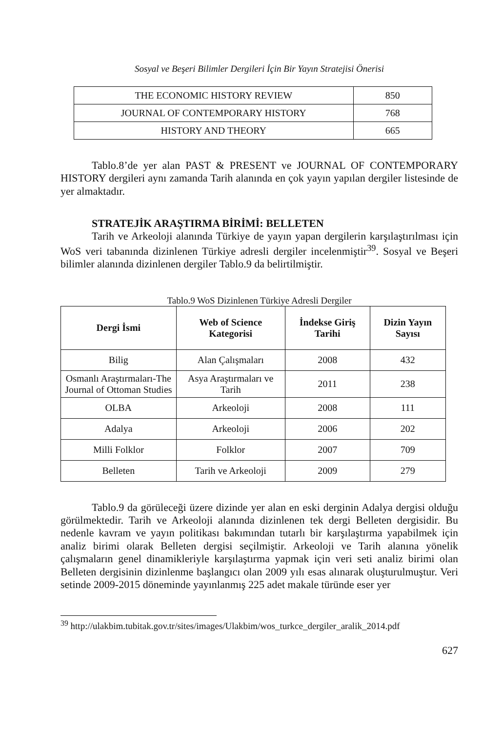Sosyal ve Beşeri Bilimler Dergileri İçin Bir Yayın Stratejisi Önerisi
| THE ECONOMIC HISTORY REVIEW | 850 |
| JOURNAL OF CONTEMPORARY HISTORY | 768 |
| HISTORY AND THEORY | 665 |
Tablo.8’de yer alan PAST & PRESENT ve JOURNAL OF CONTEMPORARY HISTORY dergileri aynı zamanda Tarih alanında en çok yayın yapılan dergiler listesinde de yer almaktadır.
STRATEJİK ARAŞTIRMA BİRİMİ: BELLETEN
Tarih ve Arkeoloji alanında Türkiye de yayın yapan dergilerin karşılaştırılması için WoS veri tabanında dizinlenen Türkiye adresli dergiler incelenmiştir<sup>39</sup>. Sosyal ve Beşeri bilimler alanında dizinlenen dergiler Tablo.9 da belirtilmiştir.
Tablo.9 WoS Dizinlenen Türkiye Adresli Dergiler
| Dergi İsmi | Web of Science Kategorisi | İndekse Giriş Tarihi | Dizin Yayın Sayısı |
| --- | --- | --- | --- |
| Bilig | Alan Çalışmaları | 2008 | 432 |
| Osmanlı Araştırmaları-The Journal of Ottoman Studies | Asya Araştırmaları ve Tarih | 2011 | 238 |
| OLBA | Arkeoloji | 2008 | 111 |
| Adalya | Arkeoloji | 2006 | 202 |
| Milli Folklor | Folklor | 2007 | 709 |
| Belleten | Tarih ve Arkeoloji | 2009 | 279 |
Tablo.9 da görüleceği üzere dizinde yer alan en eski derginin Adalya dergisi olduğu görülmektedir. Tarih ve Arkeoloji alanında dizinlenen tek dergi Belleten dergisidir. Bu nedenle kavram ve yayın politikası bakımından tutarlı bir karşılaştırma yapabilmek için analiz birimi olarak Belleten dergisi seçilmiştir. Arkeoloji ve Tarih alanına yönelik çalışmaların genel dinamikleriyle karşılaştırma yapmak için veri seti analiz birimi olan Belleten dergisinin dizinlenme başlangıcı olan 2009 yılı esas alınarak oluşturulmuştur. Veri setinde 2009-2015 döneminde yayınlanmış 225 adet makale türünde eser yer
<sup>39</sup> http://ulakbim.tubitak.gov.tr/sites/images/Ulakbim/wos_turkce_dergiler_aralik_2014.pdf
627